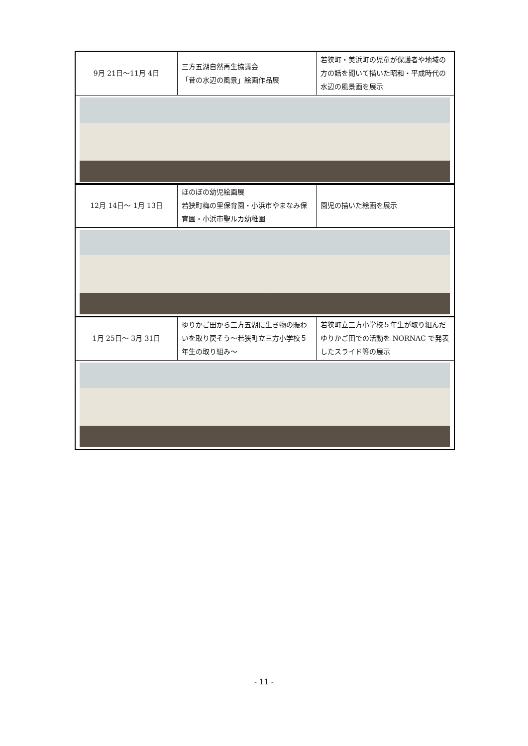| 9月 21日～11月 4日 | 三方五湖自然再生協議会 「昔の水辺の風景」絵画作品展 | 若狭町・美浜町の児童が保護者や地域の方の話を聞いて描いた昭和・平成時代の水辺の風景画を展示 |
| 12月 14日～ 1月 13日 | ほのぼの幼児絵画展 若狭町梅の里保育園・小浜市やまなみ保育園・小浜市聖ルカ幼稚園 | 園児の描いた絵画を展示 |
| 1月 25日～ 3月 31日 | ゆりかご田から三方五湖に生き物の賑わいを取り戻そう～若狭町立三方小学校５年生の取り組み～ | 若狭町立三方小学校５年生が取り組んだゆりかご田での活動を NORNAC で発表したスライド等の展示 |
- 11 -